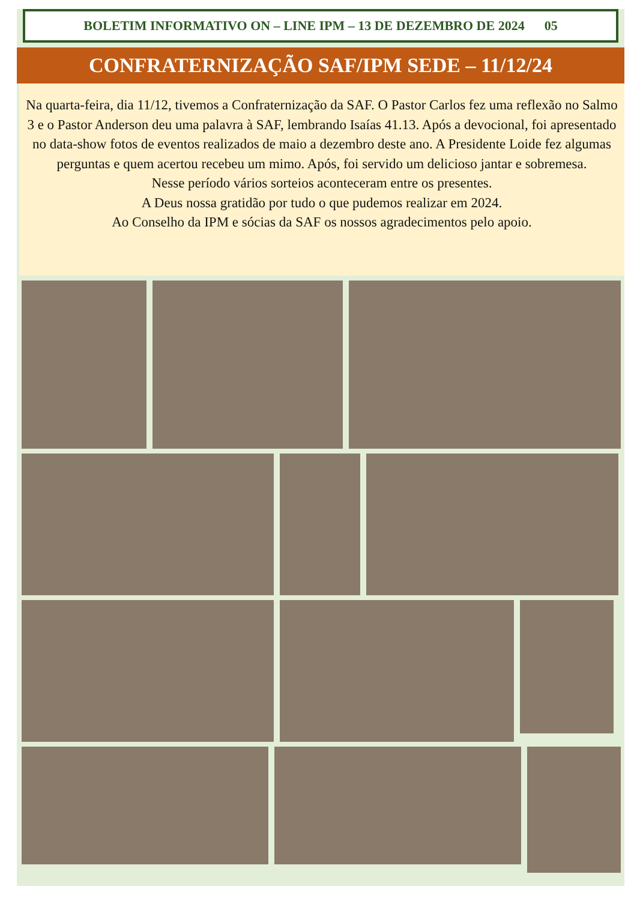BOLETIM INFORMATIVO ON – LINE IPM – 13 DE DEZEMBRO DE 2024 05
CONFRATERNIZAÇÃO SAF/IPM SEDE – 11/12/24
Na quarta-feira, dia 11/12, tivemos a Confraternização da SAF. O Pastor Carlos fez uma reflexão no Salmo 3 e o Pastor Anderson deu uma palavra à SAF, lembrando Isaías 41.13. Após a devocional, foi apresentado no data-show fotos de eventos realizados de maio a dezembro deste ano. A Presidente Loide fez algumas perguntas e quem acertou recebeu um mimo. Após, foi servido um delicioso jantar e sobremesa.
Nesse período vários sorteios aconteceram entre os presentes.
A Deus nossa gratidão por tudo o que pudemos realizar em 2024.
Ao Conselho da IPM e sócias da SAF os nossos agradecimentos pelo apoio.